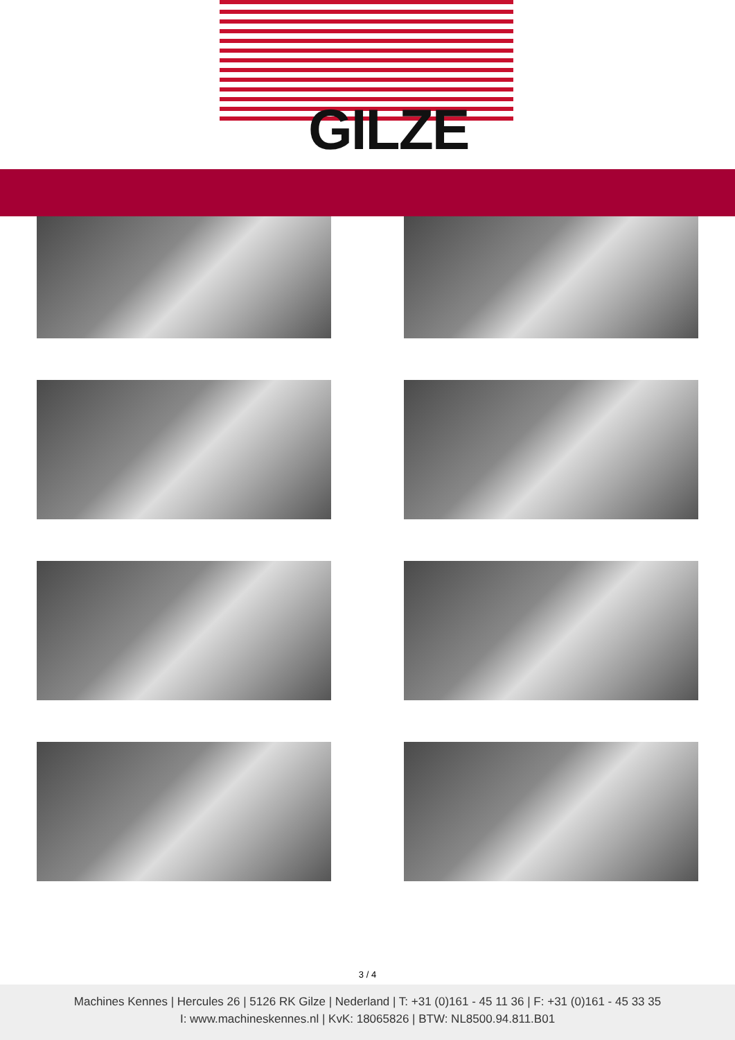GILZE
3 / 4
Machines Kennes | Hercules 26 | 5126 RK Gilze | Nederland | T: +31 (0)161 - 45 11 36 | F: +31 (0)161 - 45 33 35
I: www.machineskennes.nl | KvK: 18065826 | BTW: NL8500.94.811.B01